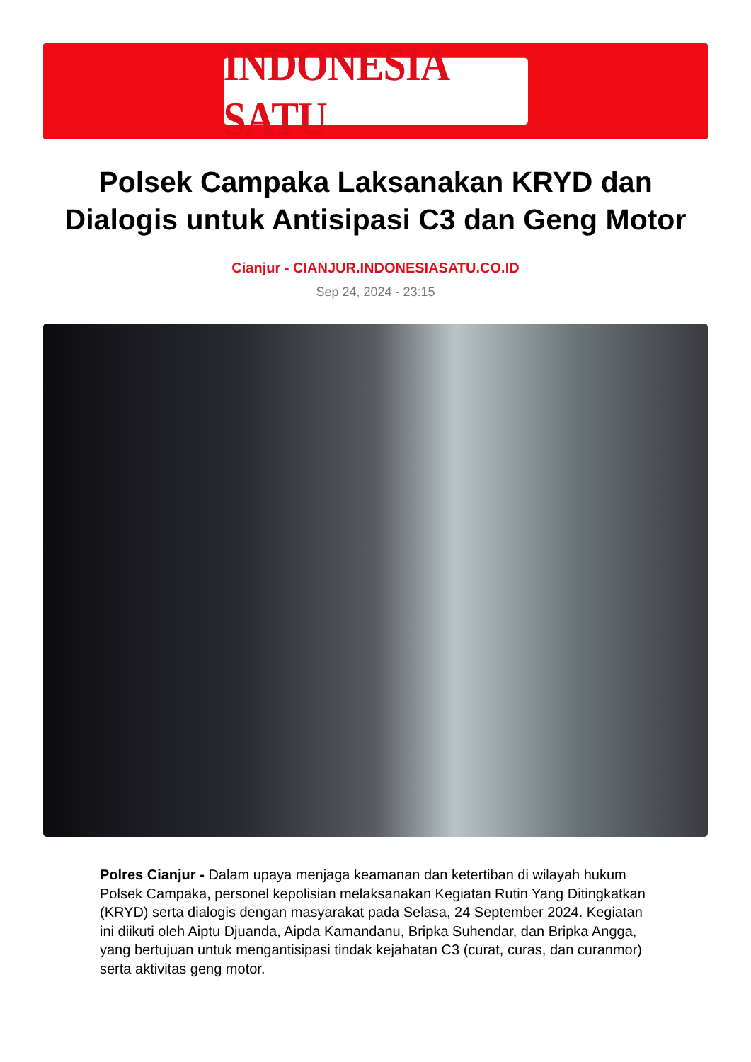INDONESIA SATU
Polsek Campaka Laksanakan KRYD dan Dialogis untuk Antisipasi C3 dan Geng Motor
Cianjur - CIANJUR.INDONESIASATU.CO.ID
Sep 24, 2024 - 23:15
Polres Cianjur - Dalam upaya menjaga keamanan dan ketertiban di wilayah hukum Polsek Campaka, personel kepolisian melaksanakan Kegiatan Rutin Yang Ditingkatkan (KRYD) serta dialogis dengan masyarakat pada Selasa, 24 September 2024. Kegiatan ini diikuti oleh Aiptu Djuanda, Aipda Kamandanu, Bripka Suhendar, dan Bripka Angga, yang bertujuan untuk mengantisipasi tindak kejahatan C3 (curat, curas, dan curanmor) serta aktivitas geng motor.